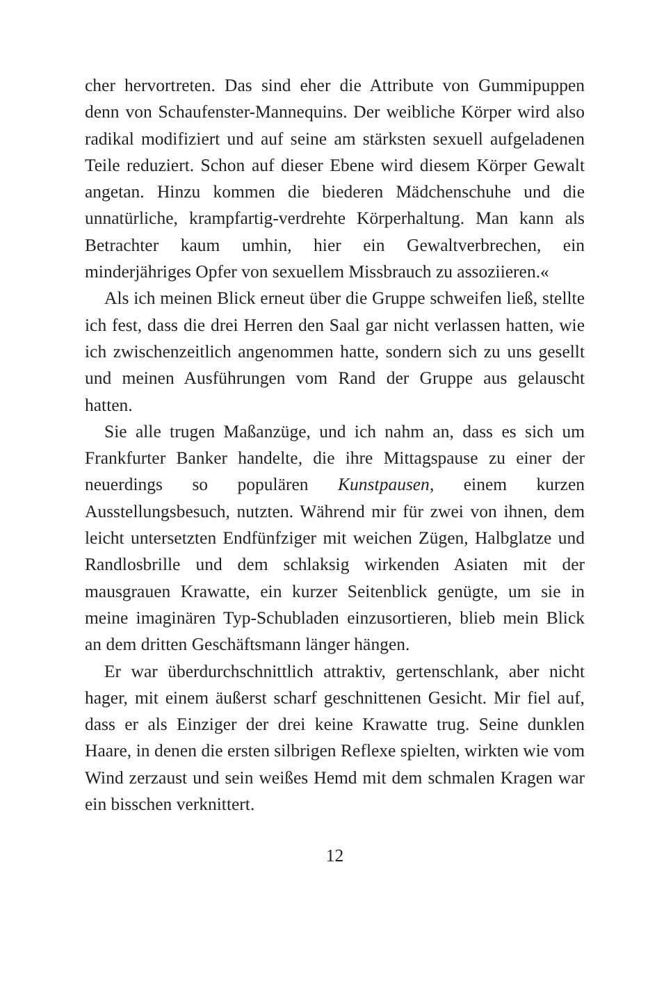cher hervortreten. Das sind eher die Attribute von Gummipuppen denn von Schaufenster-Mannequins. Der weibliche Körper wird also radikal modifiziert und auf seine am stärksten sexuell aufgeladenen Teile reduziert. Schon auf dieser Ebene wird diesem Körper Gewalt angetan. Hinzu kommen die biederen Mädchenschuhe und die unnatürliche, krampfartig-verdrehte Körperhaltung. Man kann als Betrachter kaum umhin, hier ein Gewaltverbrechen, ein minderjähriges Opfer von sexuellem Missbrauch zu assoziieren.«
Als ich meinen Blick erneut über die Gruppe schweifen ließ, stellte ich fest, dass die drei Herren den Saal gar nicht verlassen hatten, wie ich zwischenzeitlich angenommen hatte, sondern sich zu uns gesellt und meinen Ausführungen vom Rand der Gruppe aus gelauscht hatten.
Sie alle trugen Maßanzüge, und ich nahm an, dass es sich um Frankfurter Banker handelte, die ihre Mittagspause zu einer der neuerdings so populären Kunstpausen, einem kurzen Ausstellungsbesuch, nutzten. Während mir für zwei von ihnen, dem leicht untersetzten Endfünfziger mit weichen Zügen, Halbglatze und Randlosbrille und dem schlaksig wirkenden Asiaten mit der mausgrauen Krawatte, ein kurzer Seitenblick genügte, um sie in meine imaginären Typ-Schubladen einzusortieren, blieb mein Blick an dem dritten Geschäftsmann länger hängen.
Er war überdurchschnittlich attraktiv, gertenschlank, aber nicht hager, mit einem äußerst scharf geschnittenen Gesicht. Mir fiel auf, dass er als Einziger der drei keine Krawatte trug. Seine dunklen Haare, in denen die ersten silbrigen Reflexe spielten, wirkten wie vom Wind zerzaust und sein weißes Hemd mit dem schmalen Kragen war ein bisschen verknittert.
12